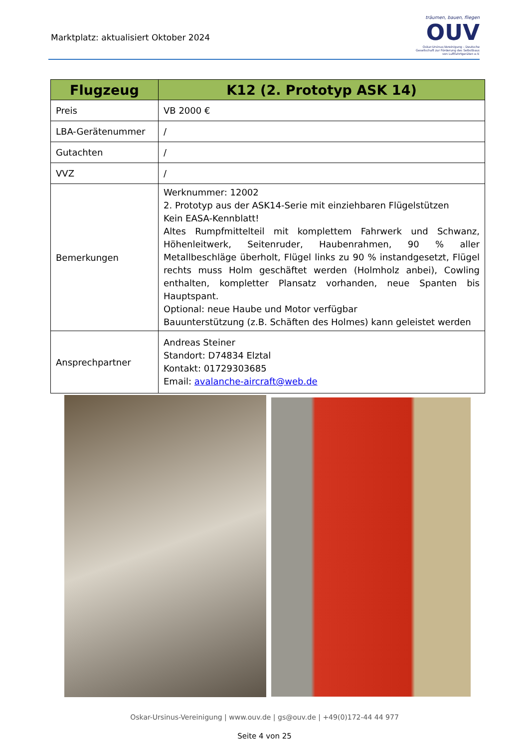Marktplatz: aktualisiert Oktober 2024
träumen, bauen, fliegen
OUV
Oskar-Ursinus-Vereinigung – Deutsche Gesellschaft zur Förderung des Selbstbaus von Luftfahrtgeräten e.V.
| Flugzeug | K12 (2. Prototyp ASK 14) |
| --- | --- |
| Preis | VB 2000 € |
| LBA-Gerätenummer | / |
| Gutachten | / |
| VVZ | / |
| Bemerkungen | Werknummer: 12002 2. Prototyp aus der ASK14-Serie mit einziehbaren Flügelstützen Kein EASA-Kennblatt! Altes Rumpfmittelteil mit komplettem Fahrwerk und Schwanz, Höhenleitwerk, Seitenruder, Haubenrahmen, 90 % aller Metallbeschläge überholt, Flügel links zu 90 % instandgesetzt, Flügel rechts muss Holm geschäftet werden (Holmholz anbei), Cowling enthalten, kompletter Plansatz vorhanden, neue Spanten bis Hauptspant. Optional: neue Haube und Motor verfügbar Bauunterstützung (z.B. Schäften des Holmes) kann geleistet werden |
| Ansprechpartner | Andreas Steiner Standort: D74834 Elztal Kontakt: 01729303685 Email: avalanche-aircraft@web.de |
Oskar-Ursinus-Vereinigung | www.ouv.de | gs@ouv.de | +49(0)172-44 44 977
Seite 4 von 25